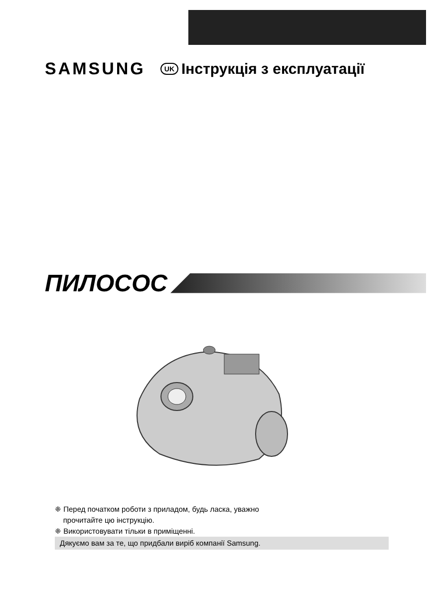SAMSUNG UK Інструкція з експлуатації
ПИЛОСОС
❈ Перед початком роботи з приладом, будь ласка, уважно
прочитайте цю інструкцію.
❈ Використовувати тільки в приміщенні.
Дякуємо вам за те, що придбали виріб компанії Samsung.